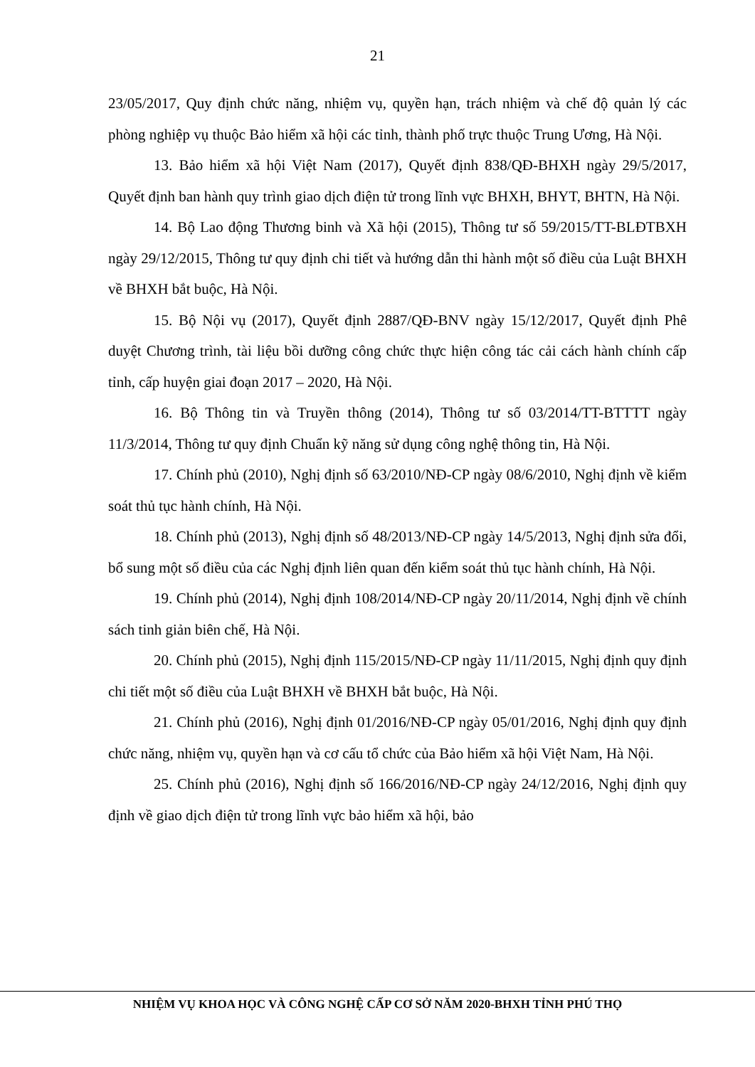21
23/05/2017, Quy định chức năng, nhiệm vụ, quyền hạn, trách nhiệm và chế độ quản lý các phòng nghiệp vụ thuộc Bảo hiểm xã hội các tỉnh, thành phố trực thuộc Trung Ương, Hà Nội.
13. Bảo hiểm xã hội Việt Nam (2017), Quyết định 838/QĐ-BHXH ngày 29/5/2017, Quyết định ban hành quy trình giao dịch điện tử trong lĩnh vực BHXH, BHYT, BHTN, Hà Nội.
14. Bộ Lao động Thương binh và Xã hội (2015), Thông tư số 59/2015/TT-BLĐTBXH ngày 29/12/2015, Thông tư quy định chi tiết và hướng dẫn thi hành một số điều của Luật BHXH về BHXH bắt buộc, Hà Nội.
15. Bộ Nội vụ (2017), Quyết định 2887/QĐ-BNV ngày 15/12/2017, Quyết định Phê duyệt Chương trình, tài liệu bồi dưỡng công chức thực hiện công tác cải cách hành chính cấp tỉnh, cấp huyện giai đoạn 2017 – 2020, Hà Nội.
16. Bộ Thông tin và Truyền thông (2014), Thông tư số 03/2014/TT-BTTTT ngày 11/3/2014, Thông tư quy định Chuẩn kỹ năng sử dụng công nghệ thông tin, Hà Nội.
17. Chính phủ (2010), Nghị định số 63/2010/NĐ-CP ngày 08/6/2010, Nghị định về kiểm soát thủ tục hành chính, Hà Nội.
18. Chính phủ (2013), Nghị định số 48/2013/NĐ-CP ngày 14/5/2013, Nghị định sửa đổi, bổ sung một số điều của các Nghị định liên quan đến kiểm soát thủ tục hành chính, Hà Nội.
19. Chính phủ (2014), Nghị định 108/2014/NĐ-CP ngày 20/11/2014, Nghị định về chính sách tinh giản biên chế, Hà Nội.
20. Chính phủ (2015), Nghị định 115/2015/NĐ-CP ngày 11/11/2015, Nghị định quy định chi tiết một số điều của Luật BHXH về BHXH bắt buộc, Hà Nội.
21. Chính phủ (2016), Nghị định 01/2016/NĐ-CP ngày 05/01/2016, Nghị định quy định chức năng, nhiệm vụ, quyền hạn và cơ cấu tổ chức của Bảo hiểm xã hội Việt Nam, Hà Nội.
25. Chính phủ (2016), Nghị định số 166/2016/NĐ-CP ngày 24/12/2016, Nghị định quy định về giao dịch điện tử trong lĩnh vực bảo hiểm xã hội, bảo
NHIỆM VỤ KHOA HỌC VÀ CÔNG NGHỆ CẤP CƠ SỞ NĂM 2020-BHXH TỈNH PHÚ THỌ